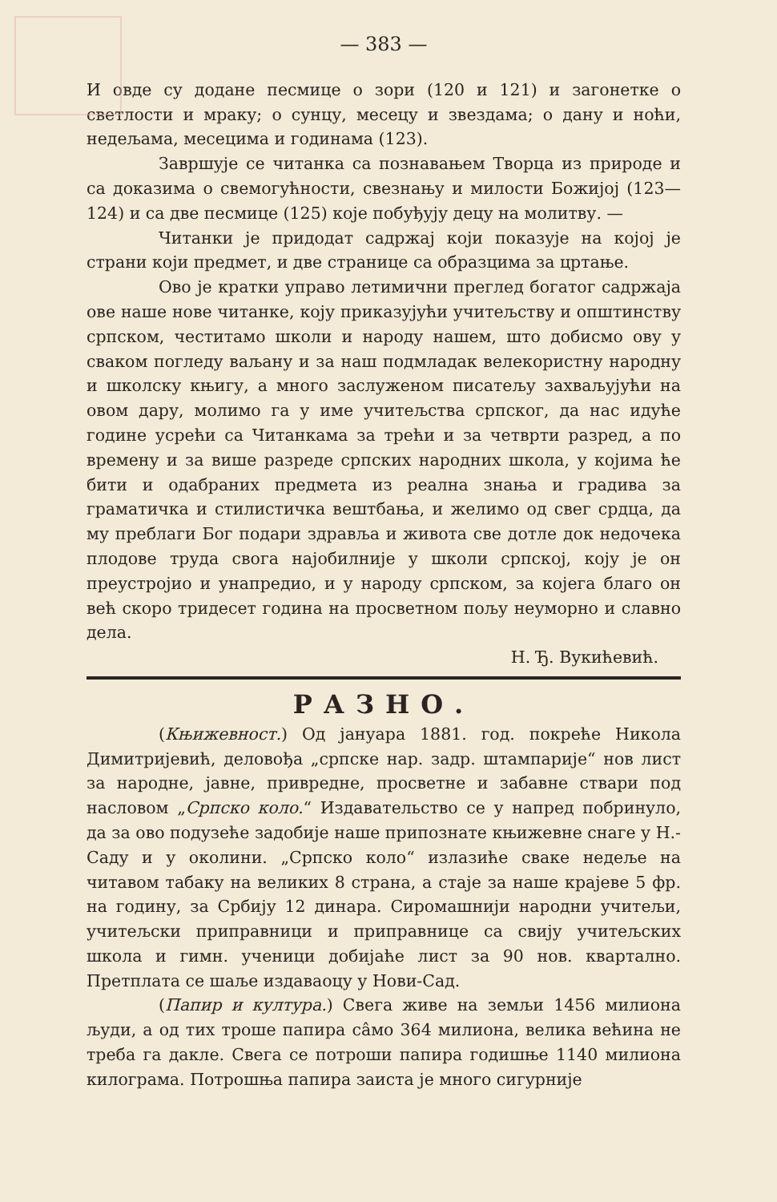— 383 —
И овде су додане песмице о зори (120 и 121) и загонетке о светлости и мраку; о сунцу, месецу и звездама; о дану и ноћи, недељама, месецима и годинама (123).
Завршује се читанка са познавањем Творца из природе и са доказима о свемогућности, свезнању и милости Божијој (123—124) и са две песмице (125) које побуђују децу на молитву. —
Читанки је придодат садржај који показује на којој је страни који предмет, и две странице са образцима за цртање.
Ово је кратки управо летимични преглед богатог садржаја ове наше нове читанке, коју приказујући учитељству и општинству српском, честитамо школи и народу нашем, што добисмо ову у сваком погледу ваљану и за наш подмладак велекористну народну и школску књигу, а много заслуженом писатељу захваљујући на овом дару, молимо га у име учитељства српског, да нас идуће године усрећи са Читанкама за трећи и за четврти разред, а по времену и за више разреде српских народних школа, у којима ће бити и одабраних предмета из реална знања и градива за граматичка и стилистичка вештбања, и желимо од свег срдца, да му преблаги Бог подари здравља и живота све дотле док недочека плодове труда свога најобилније у школи српској, коју је он преустројио и унапредио, и у народу српском, за којега благо он већ скоро тридесет година на просветном пољу неуморно и славно дела.
Н. Ђ. Вукићевић.
РАЗНО.
(Књижевност.) Од јануара 1881. год. покреће Никола Димитријевић, деловођа „српске нар. задр. штампарије“ нов лист за народне, јавне, привредне, просветне и забавне ствари под насловом „Српско коло.“ Издавательство се у напред побринуло, да за ово подузеће задобије наше припознате књижевне снаге у Н.-Саду и у околини. „Српско коло“ излазиће сваке недеље на читавом табаку на великих 8 страна, а стаје за наше крајеве 5 фр. на годину, за Србију 12 динара. Сиромашнији народни учитељи, учитељски приправници и приправнице са свију учитељских школа и гимн. ученици добијаће лист за 90 нов. квартално. Претплата се шаље издаваоцу у Нови-Сад.
(Папир и култура.) Свега живе на земљи 1456 милиона људи, а од тих троше папира сâмо 364 милиона, велика већина не треба га дакле. Свега се потроши папира годишње 1140 милиона килограма. Потрошња папира заиста је много сигурније